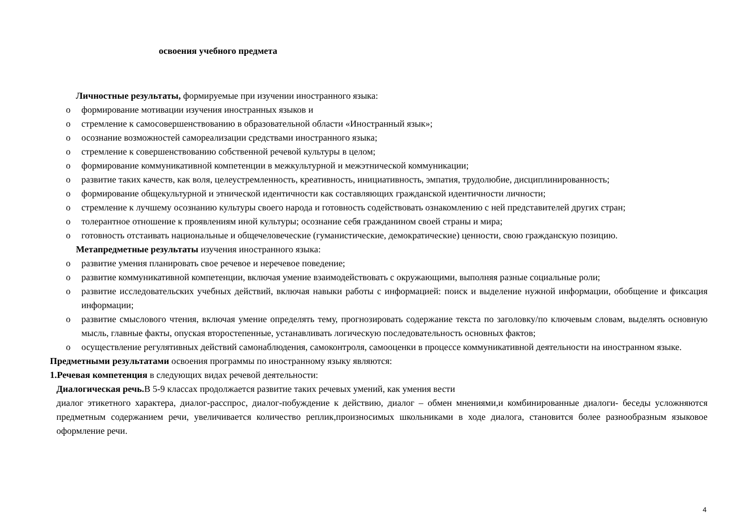освоения учебного предмета
Личностные результаты, формируемые при изучении иностранного языка:
o формирование мотивации изучения иностранных языков и
o стремление к самосовершенствованию в образовательной области «Иностранный язык»;
o осознание возможностей самореализации средствами иностранного языка;
o стремление к совершенствованию собственной речевой культуры в целом;
o формирование коммуникативной компетенции в межкультурной и межэтнической коммуникации;
o развитие таких качеств, как воля, целеустремленность, креативность, инициативность, эмпатия, трудолюбие, дисциплинированность;
o формирование общекультурной и этнической идентичности как составляющих гражданской идентичности личности;
o стремление к лучшему осознанию культуры своего народа и готовность содействовать ознакомлению с ней представителей других стран;
o толерантное отношение к проявлениям иной культуры; осознание себя гражданином своей страны и мира;
o готовность отстаивать национальные и общечеловеческие (гуманистические, демократические) ценности, свою гражданскую позицию.
Метапредметные результаты изучения иностранного языка:
o развитие умения планировать свое речевое и неречевое поведение;
o развитие коммуникативной компетенции, включая умение взаимодействовать с окружающими, выполняя разные социальные роли;
o развитие исследовательских учебных действий, включая навыки работы с информацией: поиск и выделение нужной информации, обобщение и фиксация информации;
o развитие смыслового чтения, включая умение определять тему, прогнозировать содержание текста по заголовку/по ключевым словам, выделять основную мысль, главные факты, опуская второстепенные, устанавливать логическую последовательность основных фактов;
o осуществление регулятивных действий самонаблюдения, самоконтроля, самооценки в процессе коммуникативной деятельности на иностранном языке.
Предметными результатами освоения программы по иностранному языку являются:
1.Речевая компетенция в следующих видах речевой деятельности:
Диалогическая речь. В 5-9 классах продолжается развитие таких речевых умений, как умения вести
диалог этикетного характера, диалог-расспрос, диалог-побуждение к действию, диалог – обмен мнениями,и комбинированные диалоги- беседы усложняются предметным содержанием речи, увеличивается количество реплик,произносимых школьниками в ходе диалога, становится более разнообразным языковое оформление речи.
4